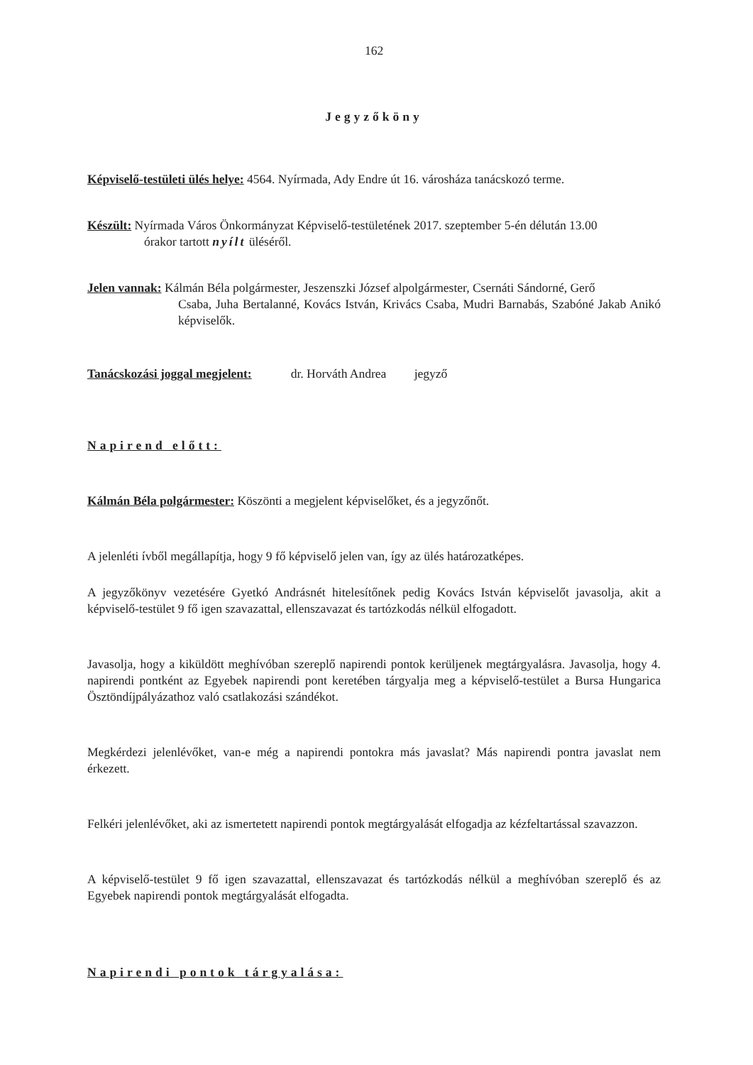162
Jegyzőköny
Képviselő-testületi ülés helye: 4564. Nyírmada, Ady Endre út 16. városháza tanácskozó terme.
Készült: Nyírmada Város Önkormányzat Képviselő-testületének 2017. szeptember 5-én délután 13.00
órakor tartott nyílt üléséről.
Jelen vannak: Kálmán Béla polgármester, Jeszenszki József alpolgármester, Csernáti Sándorné, Gerő
Csaba, Juha Bertalanné, Kovács István, Krivács Csaba, Mudri Barnabás, Szabóné Jakab Anikó képviselők.
Tanácskozási joggal megjelent: dr. Horváth Andrea jegyző
Napirend előtt:
Kálmán Béla polgármester: Köszönti a megjelent képviselőket, és a jegyzőnőt.
A jelenléti ívből megállapítja, hogy 9 fő képviselő jelen van, így az ülés határozatképes.
A jegyzőkönyv vezetésére Gyetkó Andrásnét hitelesítőnek pedig Kovács István képviselőt javasolja, akit a képviselő-testület 9 fő igen szavazattal, ellenszavazat és tartózkodás nélkül elfogadott.
Javasolja, hogy a kiküldött meghívóban szereplő napirendi pontok kerüljenek megtárgyalásra. Javasolja, hogy 4. napirendi pontként az Egyebek napirendi pont keretében tárgyalja meg a képviselő-testület a Bursa Hungarica Ösztöndíjpályázathoz való csatlakozási szándékot.
Megkérdezi jelenlévőket, van-e még a napirendi pontokra más javaslat? Más napirendi pontra javaslat nem érkezett.
Felkéri jelenlévőket, aki az ismertetett napirendi pontok megtárgyalását elfogadja az kézfeltartással szavazzon.
A képviselő-testület 9 fő igen szavazattal, ellenszavazat és tartózkodás nélkül a meghívóban szereplő és az Egyebek napirendi pontok megtárgyalását elfogadta.
Napirendi pontok tárgyalása: